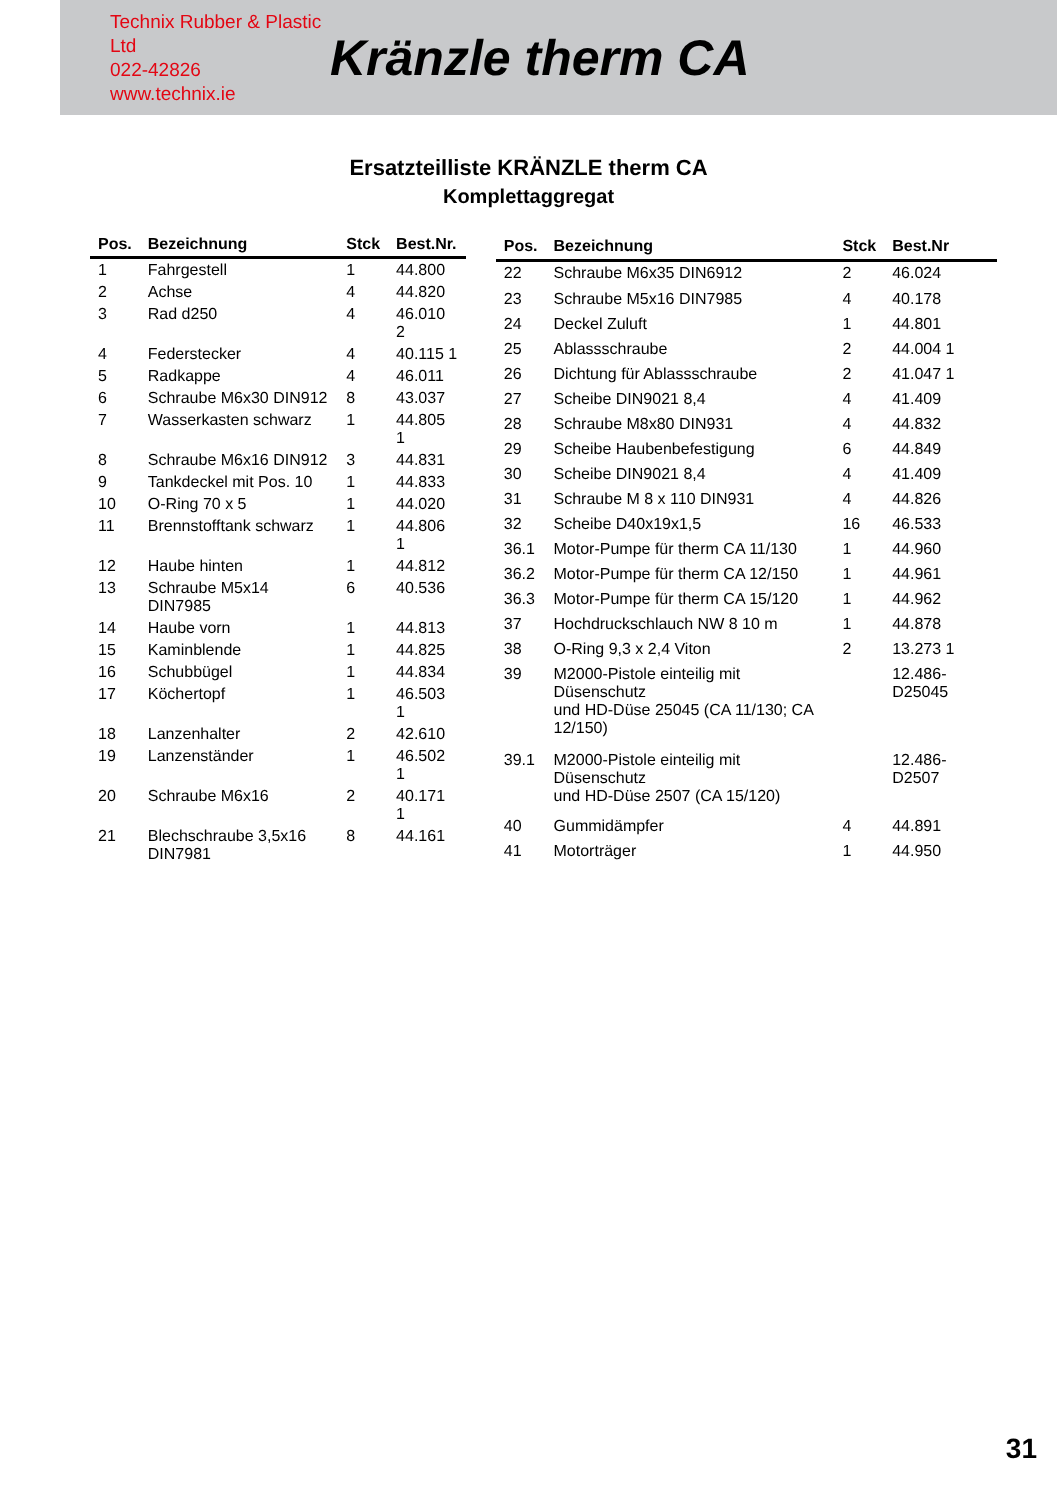Technix Rubber & Plastic Ltd
022-42826
www.technix.ie
Kränzle therm CA
Ersatzteilliste KRÄNZLE therm CA
Komplettaggregat
| Pos. | Bezeichnung | Stck | Best.Nr. |
| --- | --- | --- | --- |
| 1 | Fahrgestell | 1 | 44.800 |
| 2 | Achse | 4 | 44.820 |
| 3 | Rad d250 | 4 | 46.010 2 |
| 4 | Federstecker | 4 | 40.115 1 |
| 5 | Radkappe | 4 | 46.011 |
| 6 | Schraube M6x30 DIN912 | 8 | 43.037 |
| 7 | Wasserkasten schwarz | 1 | 44.805 1 |
| 8 | Schraube M6x16 DIN912 | 3 | 44.831 |
| 9 | Tankdeckel mit Pos. 10 | 1 | 44.833 |
| 10 | O-Ring 70 x 5 | 1 | 44.020 |
| 11 | Brennstofftank schwarz | 1 | 44.806 1 |
| 12 | Haube hinten | 1 | 44.812 |
| 13 | Schraube M5x14 DIN7985 | 6 | 40.536 |
| 14 | Haube vorn | 1 | 44.813 |
| 15 | Kaminblende | 1 | 44.825 |
| 16 | Schubbügel | 1 | 44.834 |
| 17 | Köchertopf | 1 | 46.503 1 |
| 18 | Lanzenhalter | 2 | 42.610 |
| 19 | Lanzenständer | 1 | 46.502 1 |
| 20 | Schraube M6x16 | 2 | 40.171 1 |
| 21 | Blechschraube 3,5x16 DIN7981 | 8 | 44.161 |
| Pos. | Bezeichnung | Stck | Best.Nr |
| --- | --- | --- | --- |
| 22 | Schraube M6x35 DIN6912 | 2 | 46.024 |
| 23 | Schraube M5x16 DIN7985 | 4 | 40.178 |
| 24 | Deckel Zuluft | 1 | 44.801 |
| 25 | Ablassschraube | 2 | 44.004 1 |
| 26 | Dichtung für Ablassschraube | 2 | 41.047 1 |
| 27 | Scheibe DIN9021 8,4 | 4 | 41.409 |
| 28 | Schraube M8x80 DIN931 | 4 | 44.832 |
| 29 | Scheibe Haubenbefestigung | 6 | 44.849 |
| 30 | Scheibe DIN9021 8,4 | 4 | 41.409 |
| 31 | Schraube M 8 x 110 DIN931 | 4 | 44.826 |
| 32 | Scheibe D40x19x1,5 | 16 | 46.533 |
| 36.1 | Motor-Pumpe für therm CA 11/130 | 1 | 44.960 |
| 36.2 | Motor-Pumpe für therm CA 12/150 | 1 | 44.961 |
| 36.3 | Motor-Pumpe für therm CA 15/120 | 1 | 44.962 |
| 37 | Hochdruckschlauch NW 8 10 m | 1 | 44.878 |
| 38 | O-Ring 9,3 x 2,4 Viton | 2 | 13.273 1 |
| 39 | M2000-Pistole einteilig mit Düsenschutz und HD-Düse 25045 (CA 11/130; CA 12/150) | | 12.486-D25045 |
| 39.1 | M2000-Pistole einteilig mit Düsenschutz und HD-Düse 2507 (CA 15/120) | | 12.486-D2507 |
| 40 | Gummidämpfer | 4 | 44.891 |
| 41 | Motorträger | 1 | 44.950 |
31